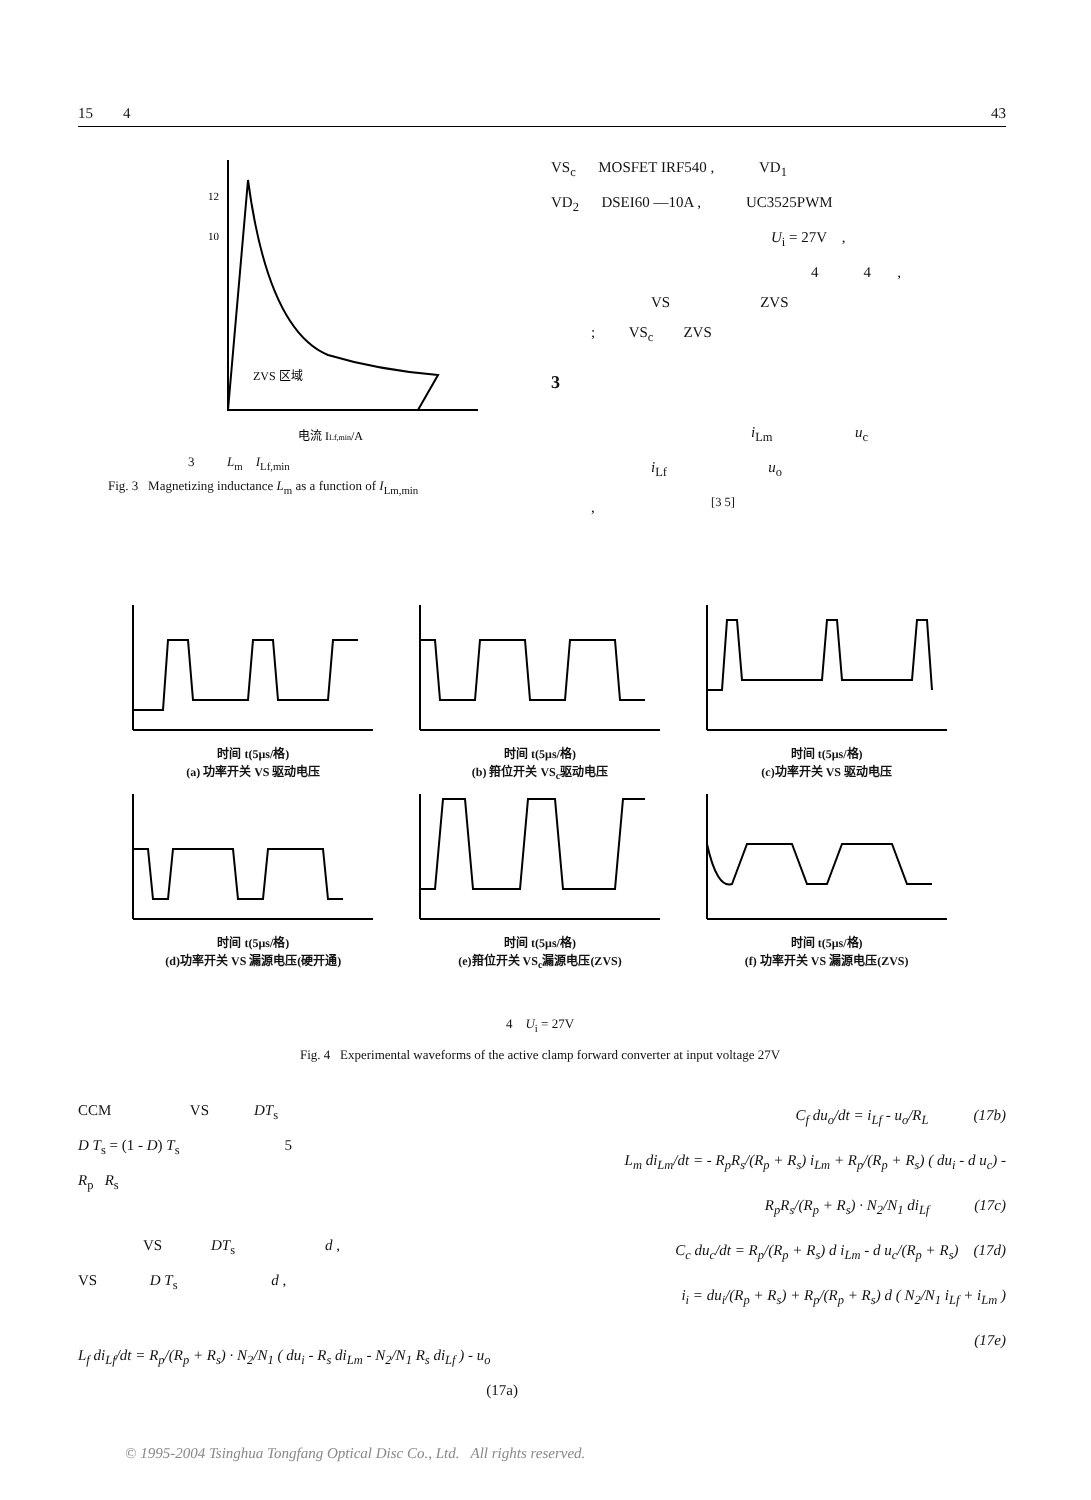15 4 43
ZVS 区域
电流 ILf,min/A
12
10
3 L<sub>m</sub> I<sub>Lf,min</sub>
Fig. 3 Magnetizing inductance L<sub>m</sub> as a function of I<sub>Lm,min</sub>
VS<sub>c</sub> MOSFET IRF540 , VD<sub>1</sub>
VD<sub>2</sub> DSEI60 —10A , UC3525PWM
U<sub>i</sub> = 27V ,
4 4 ,
VS ZVS
; VS<sub>c</sub> ZVS
3
i<sub>Lm</sub> u<sub>c</sub>
i<sub>Lf</sub> u<sub>o</sub>
, <sup>[3 5]</sup>
时间 t(5μs/格)
(a) 功率开关 VS 驱动电压
时间 t(5μs/格)
(b) 箝位开关 VS<sub>c</sub>驱动电压
时间 t(5μs/格)
(c)功率开关 VS 驱动电压
时间 t(5μs/格)
(d)功率开关 VS 漏源电压(硬开通)
时间 t(5μs/格)
(e)箝位开关 VS<sub>c</sub>漏源电压(ZVS)
时间 t(5μs/格)
(f) 功率开关 VS 漏源电压(ZVS)
4 U<sub>i</sub> = 27V
Fig. 4 Experimental waveforms of the active clamp forward converter at input voltage 27V
CCM VS DT<sub>s</sub>
D T<sub>s</sub> = (1 - D) T<sub>s</sub> 5
R<sub>p</sub> R<sub>s</sub>
VS DT<sub>s</sub> d ,
VS D T<sub>s</sub> d ,
L<sub>f</sub> di<sub>Lf</sub>/dt = R<sub>p</sub>/(R<sub>p</sub> + R<sub>s</sub>) · N<sub>2</sub>/N<sub>1</sub> ( du<sub>i</sub> - R<sub>s</sub> di<sub>Lm</sub> - N<sub>2</sub>/N<sub>1</sub> R<sub>s</sub> di<sub>Lf</sub> ) - u<sub>o</sub>
(17a)
C<sub>f</sub> du<sub>o</sub>/dt = i<sub>Lf</sub> - u<sub>o</sub>/R<sub>L</sub> (17b)
L<sub>m</sub> di<sub>Lm</sub>/dt = - R<sub>p</sub>R<sub>s</sub>/(R<sub>p</sub> + R<sub>s</sub>) i<sub>Lm</sub> + R<sub>p</sub>/(R<sub>p</sub> + R<sub>s</sub>) ( du<sub>i</sub> - d u<sub>c</sub>) -
R<sub>p</sub>R<sub>s</sub>/(R<sub>p</sub> + R<sub>s</sub>) · N<sub>2</sub>/N<sub>1</sub> di<sub>Lf</sub> (17c)
C<sub>c</sub> du<sub>c</sub>/dt = R<sub>p</sub>/(R<sub>p</sub> + R<sub>s</sub>) d i<sub>Lm</sub> - d u<sub>c</sub>/(R<sub>p</sub> + R<sub>s</sub>) (17d)
i<sub>i</sub> = du<sub>i</sub>/(R<sub>p</sub> + R<sub>s</sub>) + R<sub>p</sub>/(R<sub>p</sub> + R<sub>s</sub>) d ( N<sub>2</sub>/N<sub>1</sub> i<sub>Lf</sub> + i<sub>Lm</sub> )
(17e)
© 1995-2004 Tsinghua Tongfang Optical Disc Co., Ltd. All rights reserved.